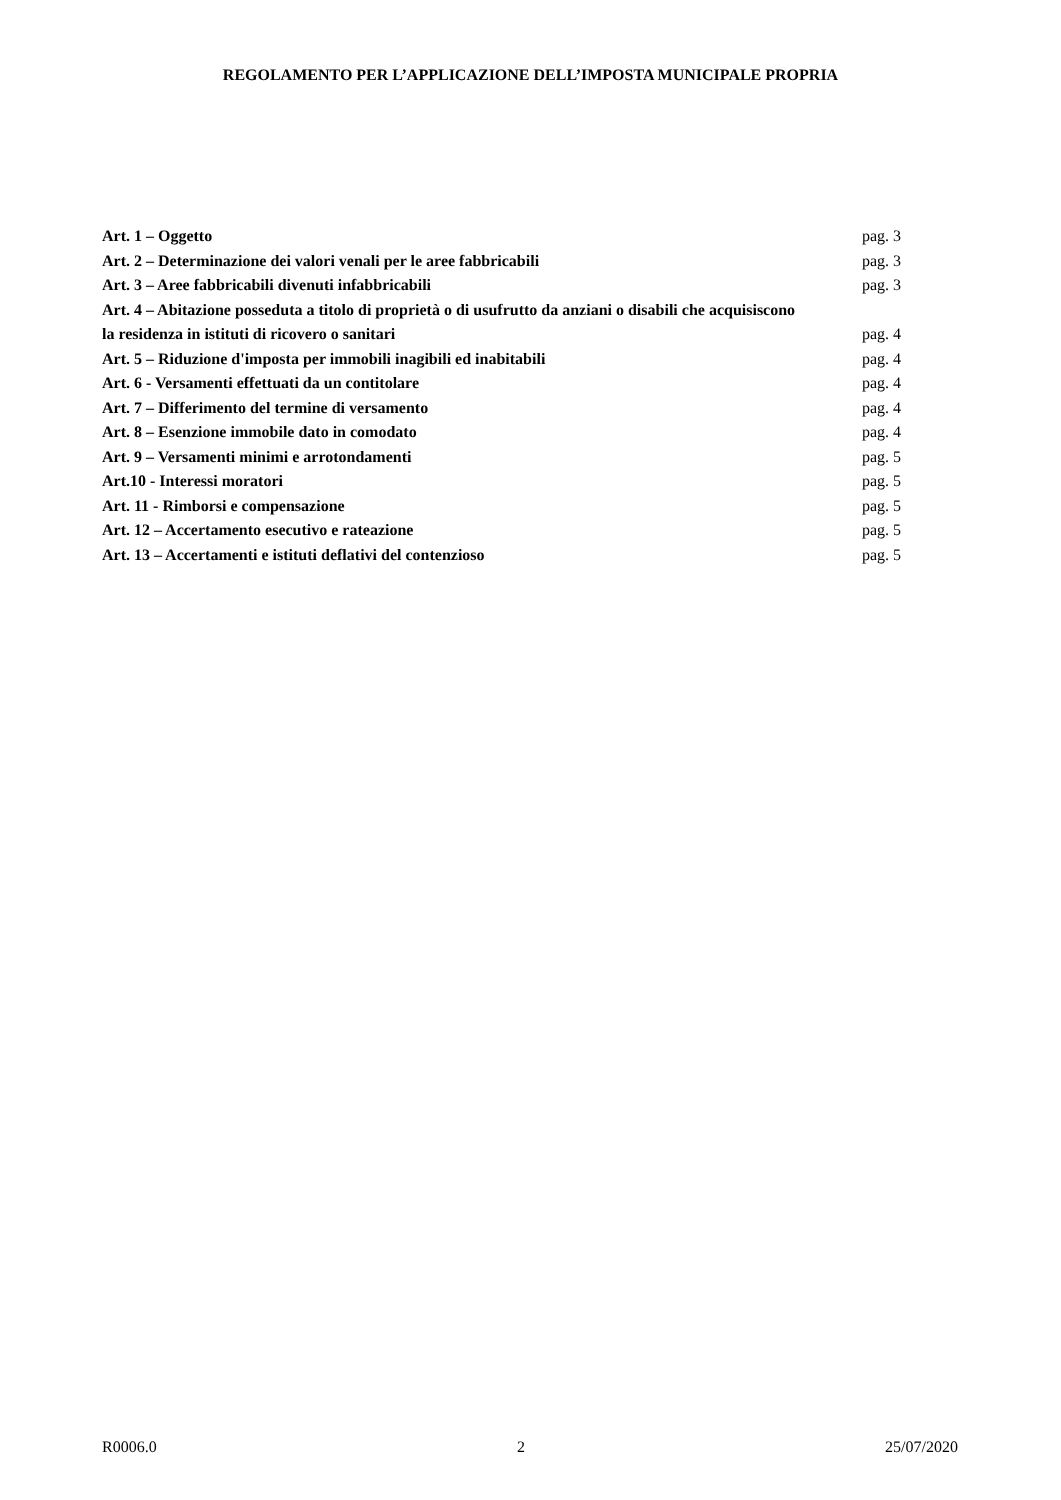REGOLAMENTO PER L’APPLICAZIONE DELL’IMPOSTA MUNICIPALE PROPRIA
Art. 1 – Oggetto pag. 3
Art. 2 – Determinazione dei valori venali per le aree fabbricabili pag. 3
Art. 3 – Aree fabbricabili divenuti infabbricabili pag. 3
Art. 4 – Abitazione posseduta a titolo di proprietà o di usufrutto da anziani o disabili che acquisiscono
la residenza in istituti di ricovero o sanitari pag. 4
Art. 5 – Riduzione d'imposta per immobili inagibili ed inabitabili pag. 4
Art. 6 - Versamenti effettuati da un contitolare pag. 4
Art. 7 – Differimento del termine di versamento pag. 4
Art. 8 – Esenzione immobile dato in comodato pag. 4
Art. 9 – Versamenti minimi e arrotondamenti pag. 5
Art.10 - Interessi moratori pag. 5
Art. 11 - Rimborsi e compensazione pag. 5
Art. 12 – Accertamento esecutivo e rateazione pag. 5
Art. 13 – Accertamenti e istituti deflativi del contenzioso pag. 5
R0006.0 2 25/07/2020